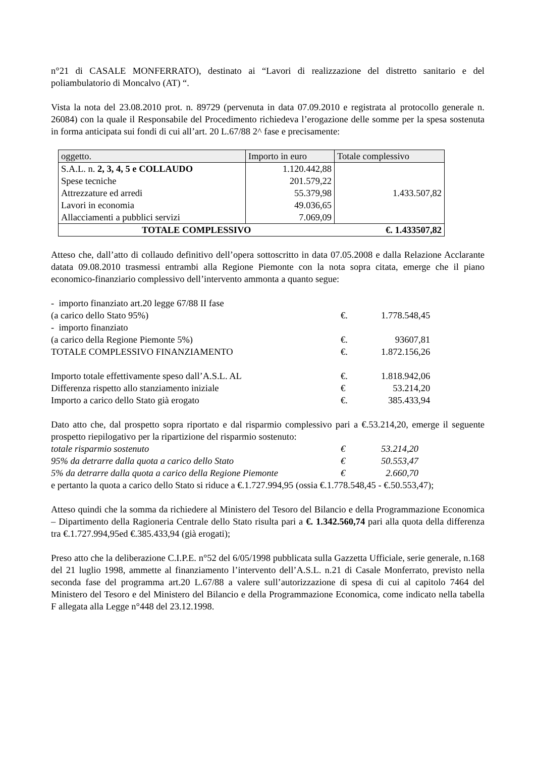n°21 di CASALE MONFERRATO), destinato ai “Lavori di realizzazione del distretto sanitario e del poliambulatorio di Moncalvo (AT) “.
Vista la nota del 23.08.2010 prot. n. 89729 (pervenuta in data 07.09.2010 e registrata al protocollo generale n. 26084) con la quale il Responsabile del Procedimento richiedeva l’erogazione delle somme per la spesa sostenuta in forma anticipata sui fondi di cui all’art. 20 L.67/88 2^ fase e precisamente:
| oggetto. | Importo in euro | Totale complessivo |
| S.A.L. n. 2, 3, 4, 5 e COLLAUDO | 1.120.442,88 | 1.433.507,82 |
| Spese tecniche | 201.579,22 | |
| Attrezzature ed arredi | 55.379,98 | |
| Lavori in economia | 49.036,65 | |
| Allacciamenti a pubblici servizi | 7.069,09 | |
| TOTALE COMPLESSIVO | | €. 1.433507,82 |
Atteso che, dall’atto di collaudo definitivo dell’opera sottoscritto in data 07.05.2008 e dalla Relazione Acclarante datata 09.08.2010 trasmessi entrambi alla Regione Piemonte con la nota sopra citata, emerge che il piano economico-finanziario complessivo dell’intervento ammonta a quanto segue:
| - importo finanziato art.20 legge 67/88 II fase | | |
| (a carico dello Stato 95%) | €. | 1.778.548,45 |
| - importo finanziato | | |
| (a carico della Regione Piemonte 5%) | €. | 93607,81 |
| TOTALE COMPLESSIVO FINANZIAMENTO | €. | 1.872.156,26 |
| Importo totale effettivamente speso dall’A.S.L. AL | €. | 1.818.942,06 |
| Differenza rispetto allo stanziamento iniziale | € | 53.214,20 |
| Importo a carico dello Stato già erogato | €. | 385.433,94 |
Dato atto che, dal prospetto sopra riportato e dal risparmio complessivo pari a €.53.214,20, emerge il seguente prospetto riepilogativo per la ripartizione del risparmio sostenuto:
| totale risparmio sostenuto | € | 53.214,20 |
| 95% da detrarre dalla quota a carico dello Stato | € | 50.553,47 |
| 5% da detrarre dalla quota a carico della Regione Piemonte | € | 2.660,70 |
e pertanto la quota a carico dello Stato si riduce a €.1.727.994,95 (ossia €.1.778.548,45 - €.50.553,47);
Atteso quindi che la somma da richiedere al Ministero del Tesoro del Bilancio e della Programmazione Economica – Dipartimento della Ragioneria Centrale dello Stato risulta pari a €. 1.342.560,74 pari alla quota della differenza tra €.1.727.994,95ed €.385.433,94 (già erogati);
Preso atto che la deliberazione C.I.P.E. n°52 del 6/05/1998 pubblicata sulla Gazzetta Ufficiale, serie generale, n.168 del 21 luglio 1998, ammette al finanziamento l’intervento dell’A.S.L. n.21 di Casale Monferrato, previsto nella seconda fase del programma art.20 L.67/88 a valere sull’autorizzazione di spesa di cui al capitolo 7464 del Ministero del Tesoro e del Ministero del Bilancio e della Programmazione Economica, come indicato nella tabella F allegata alla Legge n°448 del 23.12.1998.